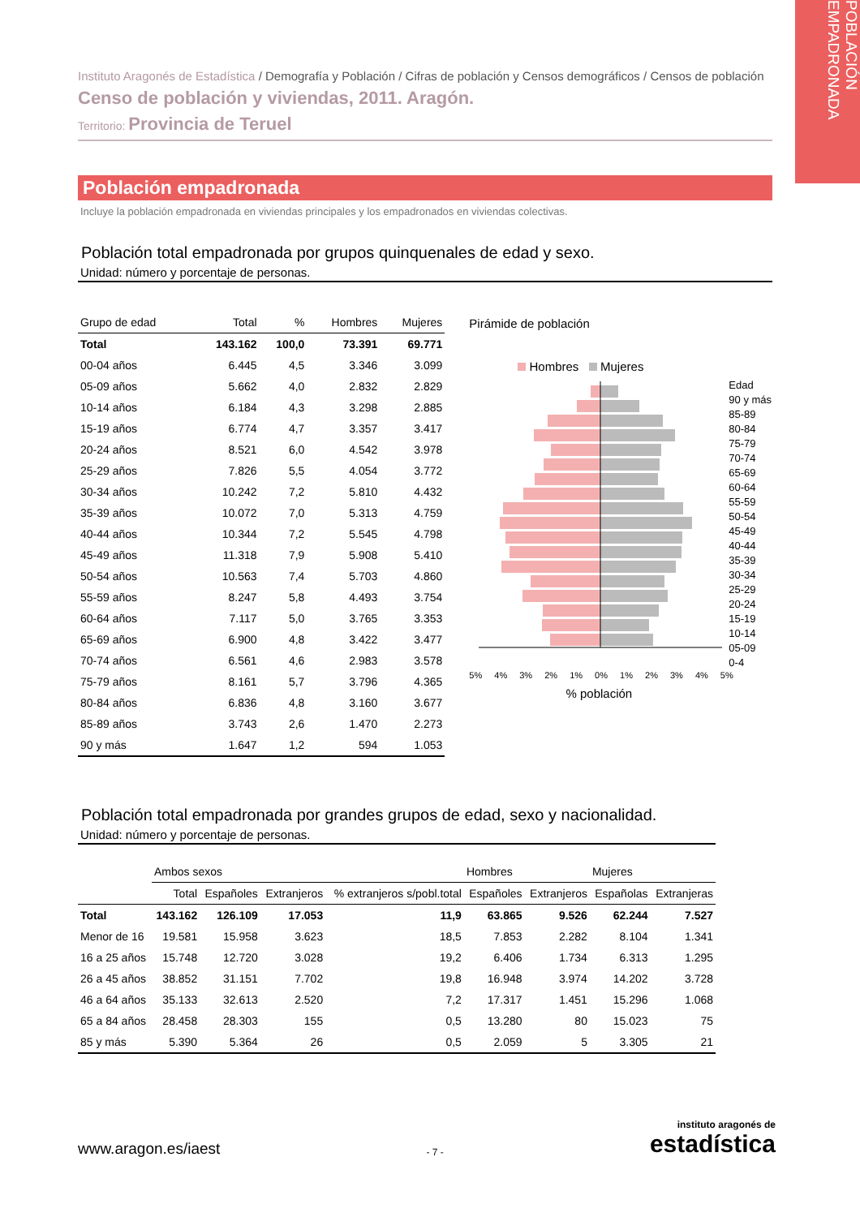POBLACIÓN EMPADRONADA
Instituto Aragonés de Estadística / Demografía y Población / Cifras de población y Censos demográficos / Censos de población
Censo de población y viviendas, 2011. Aragón.
Territorio: Provincia de Teruel
Población empadronada
Incluye la población empadronada en viviendas principales y los empadronados en viviendas colectivas.
Población total empadronada por grupos quinquenales de edad y sexo.
Unidad: número y porcentaje de personas.
| Grupo de edad | Total | % | Hombres | Mujeres |
| --- | --- | --- | --- | --- |
| Total | 143.162 | 100,0 | 73.391 | 69.771 |
| 00-04 años | 6.445 | 4,5 | 3.346 | 3.099 |
| 05-09 años | 5.662 | 4,0 | 2.832 | 2.829 |
| 10-14 años | 6.184 | 4,3 | 3.298 | 2.885 |
| 15-19 años | 6.774 | 4,7 | 3.357 | 3.417 |
| 20-24 años | 8.521 | 6,0 | 4.542 | 3.978 |
| 25-29 años | 7.826 | 5,5 | 4.054 | 3.772 |
| 30-34 años | 10.242 | 7,2 | 5.810 | 4.432 |
| 35-39 años | 10.072 | 7,0 | 5.313 | 4.759 |
| 40-44 años | 10.344 | 7,2 | 5.545 | 4.798 |
| 45-49 años | 11.318 | 7,9 | 5.908 | 5.410 |
| 50-54 años | 10.563 | 7,4 | 5.703 | 4.860 |
| 55-59 años | 8.247 | 5,8 | 4.493 | 3.754 |
| 60-64 años | 7.117 | 5,0 | 3.765 | 3.353 |
| 65-69 años | 6.900 | 4,8 | 3.422 | 3.477 |
| 70-74 años | 6.561 | 4,6 | 2.983 | 3.578 |
| 75-79 años | 8.161 | 5,7 | 3.796 | 4.365 |
| 80-84 años | 6.836 | 4,8 | 3.160 | 3.677 |
| 85-89 años | 3.743 | 2,6 | 1.470 | 2.273 |
| 90 y más | 1.647 | 1,2 | 594 | 1.053 |
Pirámide de población
Hombres Mujeres
Edad
90 y más
85-89
80-84
75-79
70-74
65-69
60-64
55-59
50-54
45-49
40-44
35-39
30-34
25-29
20-24
15-19
10-14
05-09
0-4
5% 4% 3% 2% 1% 0% 1% 2% 3% 4% 5%
% población
Población total empadronada por grandes grupos de edad, sexo y nacionalidad.
Unidad: número y porcentaje de personas.
| | Ambos sexos | | | | Hombres | | Mujeres | |
| --- | --- | --- | --- | --- | --- | --- | --- | --- |
| | Total | Españoles | Extranjeros | % extranjeros s/pobl.total | Españoles | Extranjeros | Españolas | Extranjeras |
| Total | 143.162 | 126.109 | 17.053 | 11,9 | 63.865 | 9.526 | 62.244 | 7.527 |
| Menor de 16 | 19.581 | 15.958 | 3.623 | 18,5 | 7.853 | 2.282 | 8.104 | 1.341 |
| 16 a 25 años | 15.748 | 12.720 | 3.028 | 19,2 | 6.406 | 1.734 | 6.313 | 1.295 |
| 26 a 45 años | 38.852 | 31.151 | 7.702 | 19,8 | 16.948 | 3.974 | 14.202 | 3.728 |
| 46 a 64 años | 35.133 | 32.613 | 2.520 | 7,2 | 17.317 | 1.451 | 15.296 | 1.068 |
| 65 a 84 años | 28.458 | 28.303 | 155 | 0,5 | 13.280 | 80 | 15.023 | 75 |
| 85 y más | 5.390 | 5.364 | 26 | 0,5 | 2.059 | 5 | 3.305 | 21 |
www.aragon.es/iaest
- 7 -
instituto aragonés de
estadística